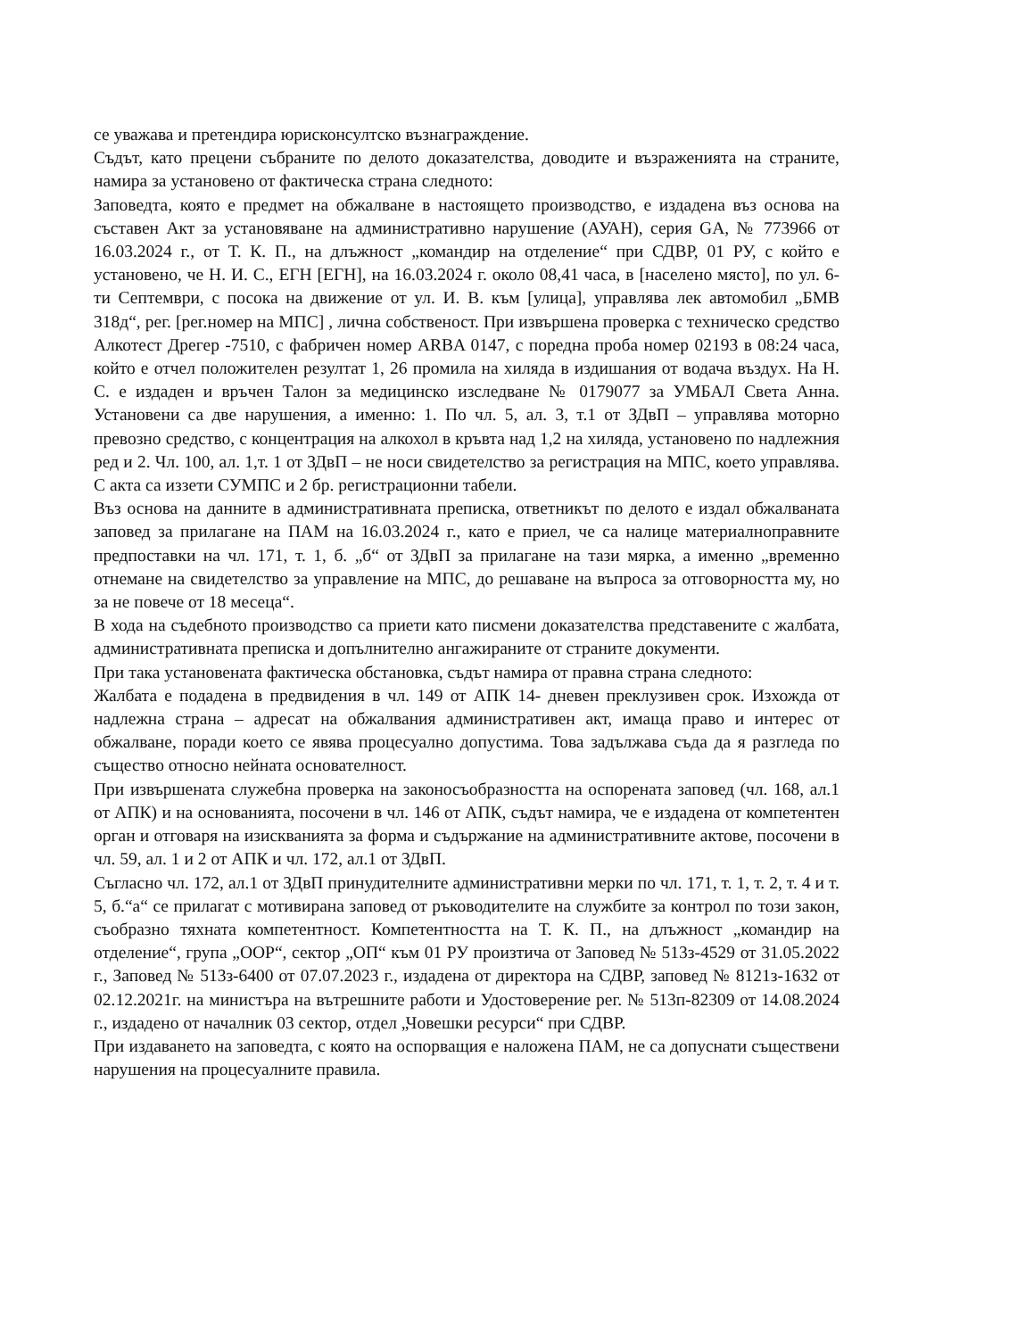се уважава и претендира юрисконсултско възнаграждение.
Съдът, като прецени събраните по делото доказателства, доводите и възраженията на страните, намира за установено от фактическа страна следното:
Заповедта, която е предмет на обжалване в настоящето производство, е издадена въз основа на съставен Акт за установяване на административно нарушение (АУАН), серия GA, № 773966 от 16.03.2024 г., от Т. К. П., на длъжност „командир на отделение“ при СДВР, 01 РУ, с който е установено, че Н. И. С., ЕГН [ЕГН], на 16.03.2024 г. около 08,41 часа, в [населено място], по ул. 6-ти Септември, с посока на движение от ул. И. В. към [улица], управлява лек автомобил „БМВ 318д“, рег. [рег.номер на МПС] , лична собственост. При извършена проверка с техническо средство Алкотест Дрегер -7510, с фабричен номер ARBA 0147, с поредна проба номер 02193 в 08:24 часа, който е отчел положителен резултат 1, 26 промила на хиляда в издишания от водача въздух. На Н. С. е издаден и връчен Талон за медицинско изследване № 0179077 за УМБАЛ Света Анна. Установени са две нарушения, а именно: 1. По чл. 5, ал. 3, т.1 от ЗДвП – управлява моторно превозно средство, с концентрация на алкохол в кръвта над 1,2 на хиляда, установено по надлежния ред и 2. Чл. 100, ал. 1,т. 1 от ЗДвП – не носи свидетелство за регистрация на МПС, което управлява. С акта са иззети СУМПС и 2 бр. регистрационни табели.
Въз основа на данните в административната преписка, ответникът по делото е издал обжалваната заповед за прилагане на ПАМ на 16.03.2024 г., като е приел, че са налице материалноправните предпоставки на чл. 171, т. 1, б. „б“ от ЗДвП за прилагане на тази мярка, а именно „временно отнемане на свидетелство за управление на МПС, до решаване на въпроса за отговорността му, но за не повече от 18 месеца“.
В хода на съдебното производство са приети като писмени доказателства представените с жалбата, административната преписка и допълнително ангажираните от страните документи.
При така установената фактическа обстановка, съдът намира от правна страна следното:
Жалбата е подадена в предвидения в чл. 149 от АПК 14- дневен преклузивен срок. Изхожда от надлежна страна – адресат на обжалвания административен акт, имаща право и интерес от обжалване, поради което се явява процесуално допустима. Това задължава съда да я разгледа по същество относно нейната основателност.
При извършената служебна проверка на законосъобразността на оспорената заповед (чл. 168, ал.1 от АПК) и на основанията, посочени в чл. 146 от АПК, съдът намира, че е издадена от компетентен орган и отговаря на изискванията за форма и съдържание на административните актове, посочени в чл. 59, ал. 1 и 2 от АПК и чл. 172, ал.1 от ЗДвП.
Съгласно чл. 172, ал.1 от ЗДвП принудителните административни мерки по чл. 171, т. 1, т. 2, т. 4 и т. 5, б.“а“ се прилагат с мотивирана заповед от ръководителите на службите за контрол по този закон, съобразно тяхната компетентност. Компетентността на Т. К. П., на длъжност „командир на отделение“, група „ООР“, сектор „ОП“ към 01 РУ произтича от Заповед № 513з-4529 от 31.05.2022 г., Заповед № 513з-6400 от 07.07.2023 г., издадена от директора на СДВР, заповед № 8121з-1632 от 02.12.2021г. на министъра на вътрешните работи и Удостоверение рег. № 513п-82309 от 14.08.2024 г., издадено от началник 03 сектор, отдел „Човешки ресурси“ при СДВР.
При издаването на заповедта, с която на оспорващия е наложена ПАМ, не са допуснати съществени нарушения на процесуалните правила.